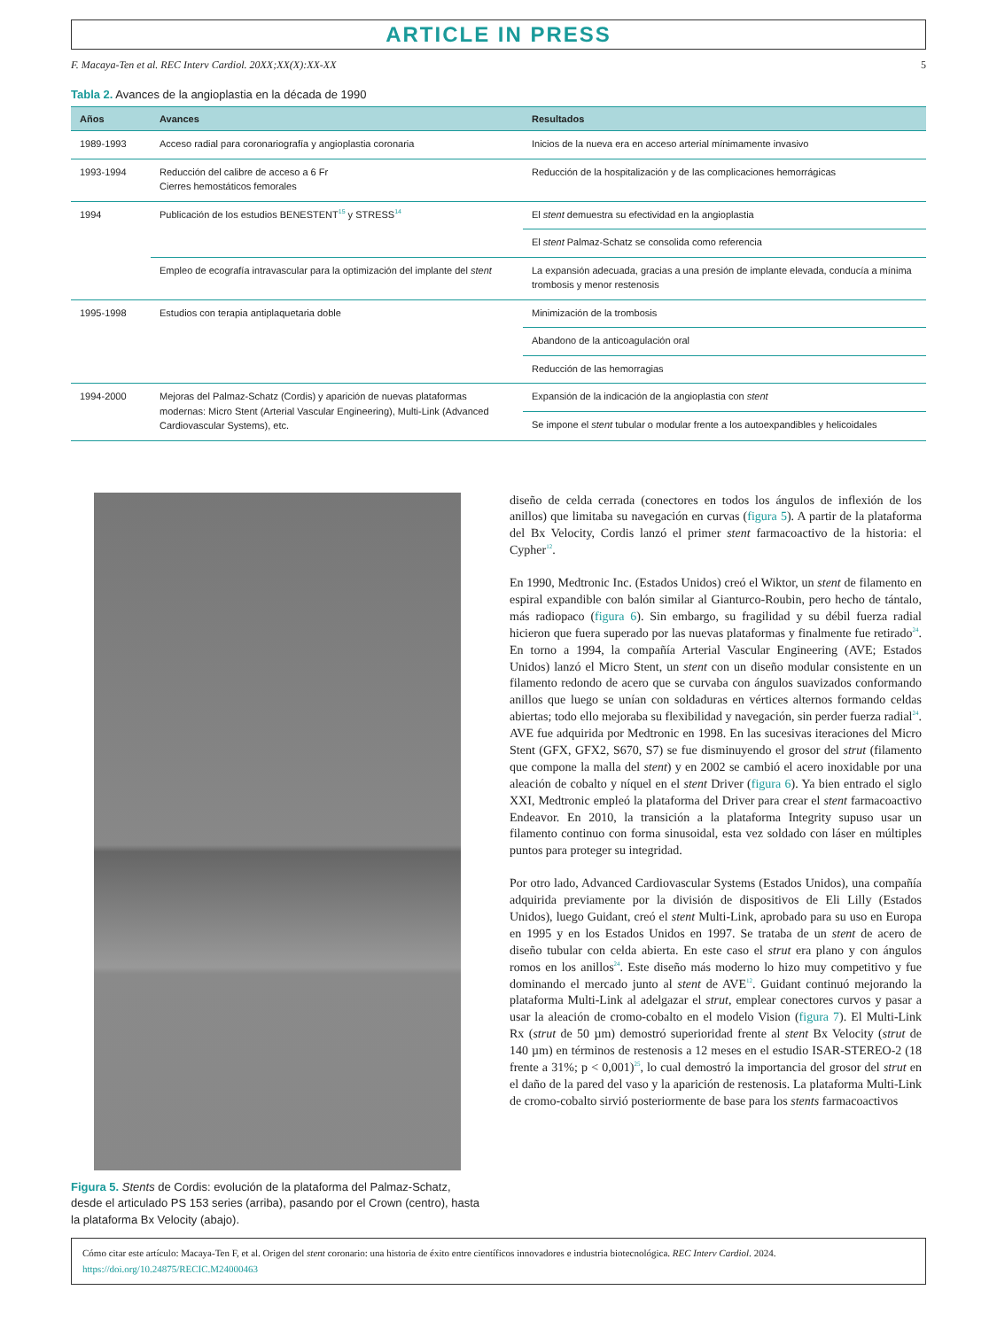ARTICLE IN PRESS
F. Macaya-Ten et al. REC Interv Cardiol. 20XX;XX(X):XX-XX 5
Tabla 2. Avances de la angioplastia en la década de 1990
| Años | Avances | Resultados |
| --- | --- | --- |
| 1989-1993 | Acceso radial para coronariografía y angioplastia coronaria | Inicios de la nueva era en acceso arterial mínimamente invasivo |
| 1993-1994 | Reducción del calibre de acceso a 6 Fr Cierres hemostáticos femorales | Reducción de la hospitalización y de las complicaciones hemorrágicas |
| 1994 | Publicación de los estudios BENESTENT<sup>15</sup> y STRESS<sup>14</sup> | El stent demuestra su efectividad en la angioplastia |
| | | El stent Palmaz-Schatz se consolida como referencia |
| | Empleo de ecografía intravascular para la optimización del implante del stent | La expansión adecuada, gracias a una presión de implante elevada, conducía a mínima trombosis y menor restenosis |
| 1995-1998 | Estudios con terapia antiplaquetaria doble | Minimización de la trombosis |
| | | Abandono de la anticoagulación oral |
| | | Reducción de las hemorragias |
| 1994-2000 | Mejoras del Palmaz-Schatz (Cordis) y aparición de nuevas plataformas modernas: Micro Stent (Arterial Vascular Engineering), Multi-Link (Advanced Cardiovascular Systems), etc. | Expansión de la indicación de la angioplastia con stent |
| | | Se impone el stent tubular o modular frente a los autoexpandibles y helicoidales |
Figura 5. Stents de Cordis: evolución de la plataforma del Palmaz-Schatz, desde el articulado PS 153 series (arriba), pasando por el Crown (centro), hasta la plataforma Bx Velocity (abajo).
diseño de celda cerrada (conectores en todos los ángulos de inflexión de los anillos) que limitaba su navegación en curvas (figura 5). A partir de la plataforma del Bx Velocity, Cordis lanzó el primer stent farmacoactivo de la historia: el Cypher<sup>12</sup>.
En 1990, Medtronic Inc. (Estados Unidos) creó el Wiktor, un stent de filamento en espiral expandible con balón similar al Gianturco-Roubin, pero hecho de tántalo, más radiopaco (figura 6). Sin embargo, su fragilidad y su débil fuerza radial hicieron que fuera superado por las nuevas plataformas y finalmente fue retirado<sup>24</sup>. En torno a 1994, la compañía Arterial Vascular Engineering (AVE; Estados Unidos) lanzó el Micro Stent, un stent con un diseño modular consistente en un filamento redondo de acero que se curvaba con ángulos suavizados conformando anillos que luego se unían con soldaduras en vértices alternos formando celdas abiertas; todo ello mejoraba su flexibilidad y navegación, sin perder fuerza radial<sup>24</sup>. AVE fue adquirida por Medtronic en 1998. En las sucesivas iteraciones del Micro Stent (GFX, GFX2, S670, S7) se fue disminuyendo el grosor del strut (filamento que compone la malla del stent) y en 2002 se cambió el acero inoxidable por una aleación de cobalto y níquel en el stent Driver (figura 6). Ya bien entrado el siglo XXI, Medtronic empleó la plataforma del Driver para crear el stent farmacoactivo Endeavor. En 2010, la transición a la plataforma Integrity supuso usar un filamento continuo con forma sinusoidal, esta vez soldado con láser en múltiples puntos para proteger su integridad.
Por otro lado, Advanced Cardiovascular Systems (Estados Unidos), una compañía adquirida previamente por la división de dispositivos de Eli Lilly (Estados Unidos), luego Guidant, creó el stent Multi-Link, aprobado para su uso en Europa en 1995 y en los Estados Unidos en 1997. Se trataba de un stent de acero de diseño tubular con celda abierta. En este caso el strut era plano y con ángulos romos en los anillos<sup>24</sup>. Este diseño más moderno lo hizo muy competitivo y fue dominando el mercado junto al stent de AVE<sup>12</sup>. Guidant continuó mejorando la plataforma Multi-Link al adelgazar el strut, emplear conectores curvos y pasar a usar la aleación de cromo-cobalto en el modelo Vision (figura 7). El Multi-Link Rx (strut de 50 µm) demostró superioridad frente al stent Bx Velocity (strut de 140 µm) en términos de restenosis a 12 meses en el estudio ISAR-STEREO-2 (18 frente a 31%; p < 0,001)<sup>25</sup>, lo cual demostró la importancia del grosor del strut en el daño de la pared del vaso y la aparición de restenosis. La plataforma Multi-Link de cromo-cobalto sirvió posteriormente de base para los stents farmacoactivos
Cómo citar este artículo: Macaya-Ten F, et al. Origen del stent coronario: una historia de éxito entre científicos innovadores e industria biotecnológica. REC Interv Cardiol. 2024.
https://doi.org/10.24875/RECIC.M24000463